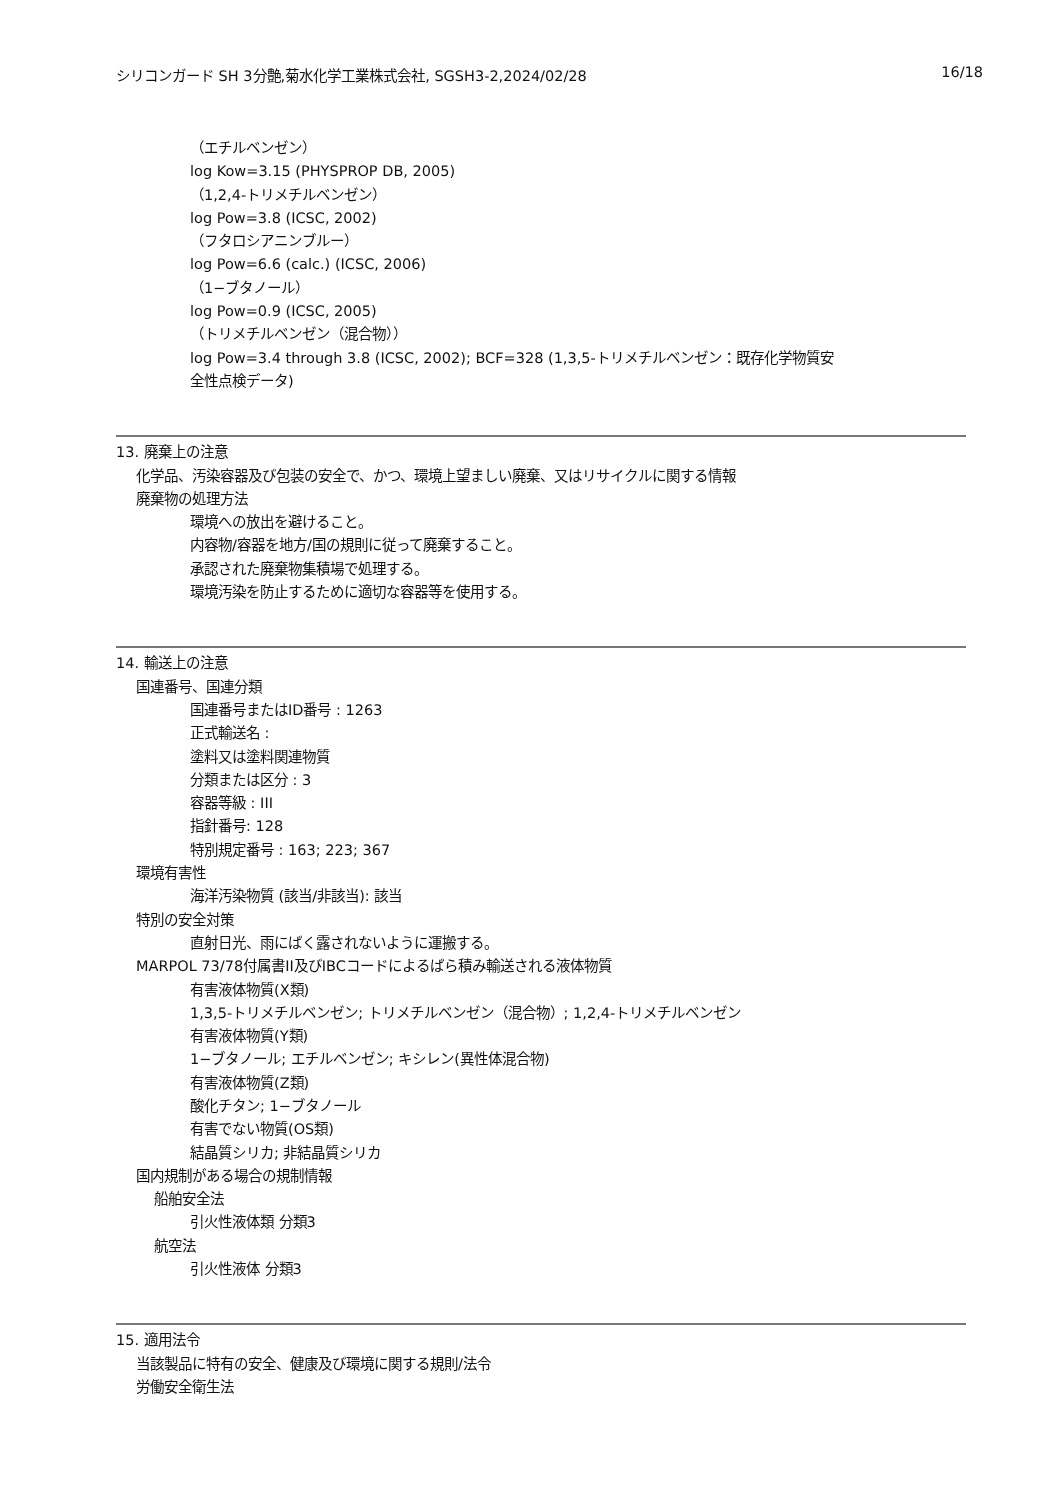シリコンガード SH 3分艶,菊水化学工業株式会社, SGSH3-2,2024/02/28 16/18
（エチルベンゼン）
log Kow=3.15 (PHYSPROP DB, 2005)
（1,2,4-トリメチルベンゼン）
log Pow=3.8 (ICSC, 2002)
（フタロシアニンブルー）
log Pow=6.6 (calc.) (ICSC, 2006)
（1−ブタノール）
log Pow=0.9 (ICSC, 2005)
（トリメチルベンゼン（混合物））
log Pow=3.4 through 3.8 (ICSC, 2002); BCF=328 (1,3,5-トリメチルベンゼン：既存化学物質安
全性点検データ)
13. 廃棄上の注意
化学品、汚染容器及び包装の安全で、かつ、環境上望ましい廃棄、又はリサイクルに関する情報
廃棄物の処理方法
環境への放出を避けること。
内容物/容器を地方/国の規則に従って廃棄すること。
承認された廃棄物集積場で処理する。
環境汚染を防止するために適切な容器等を使用する。
14. 輸送上の注意
国連番号、国連分類
国連番号またはID番号 : 1263
正式輸送名 :
塗料又は塗料関連物質
分類または区分 : 3
容器等級 : III
指針番号: 128
特別規定番号 : 163; 223; 367
環境有害性
海洋汚染物質 (該当/非該当): 該当
特別の安全対策
直射日光、雨にばく露されないように運搬する。
MARPOL 73/78付属書II及びIBCコードによるばら積み輸送される液体物質
有害液体物質(X類)
1,3,5-トリメチルベンゼン; トリメチルベンゼン（混合物）; 1,2,4-トリメチルベンゼン
有害液体物質(Y類)
1−ブタノール; エチルベンゼン; キシレン(異性体混合物)
有害液体物質(Z類)
酸化チタン; 1−ブタノール
有害でない物質(OS類)
結晶質シリカ; 非結晶質シリカ
国内規制がある場合の規制情報
船舶安全法
引火性液体類 分類3
航空法
引火性液体 分類3
15. 適用法令
当該製品に特有の安全、健康及び環境に関する規則/法令
労働安全衛生法